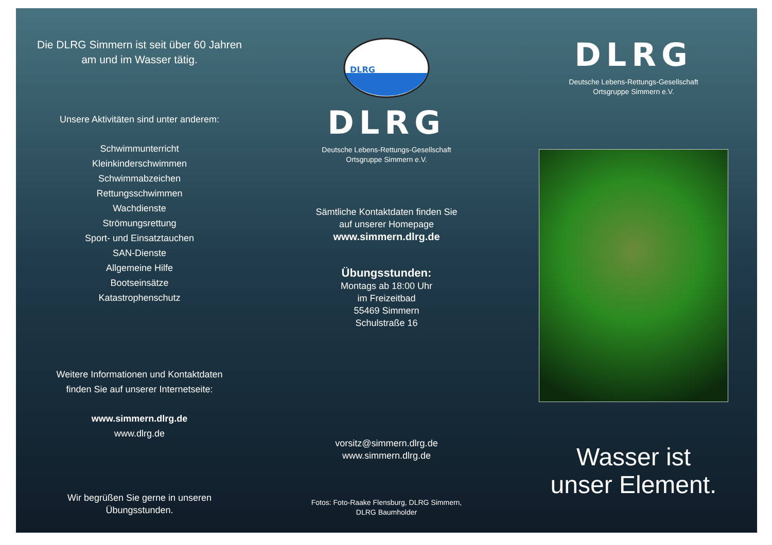Die DLRG Simmern ist seit über 60 Jahren
am und im Wasser tätig.
Unsere Aktivitäten sind unter anderem:
Schwimmunterricht
Kleinkinderschwimmen
Schwimmabzeichen
Rettungsschwimmen
Wachdienste
Strömungsrettung
Sport- und Einsatztauchen
SAN-Dienste
Allgemeine Hilfe
Bootseinsätze
Katastrophenschutz
Weitere Informationen und Kontaktdaten
finden Sie auf unserer Internetseite:
www.simmern.dlrg.de
www.dlrg.de
Wir begrüßen Sie gerne in unseren
Übungsstunden.
DLRG
DLRG
Deutsche Lebens-Rettungs-Gesellschaft
Ortsgruppe Simmern e.V.
Sämtliche Kontaktdaten finden Sie
auf unserer Homepage
www.simmern.dlrg.de
Übungsstunden:
Montags ab 18:00 Uhr
im Freizeitbad
55469 Simmern
Schulstraße 16
vorsitz@simmern.dlrg.de
www.simmern.dlrg.de
Fotos: Foto-Raake Flensburg, DLRG Simmern,
DLRG Baumholder
DLRG
Deutsche Lebens-Rettungs-Gesellschaft
Ortsgruppe Simmern e.V.
Wasser ist
unser Element.